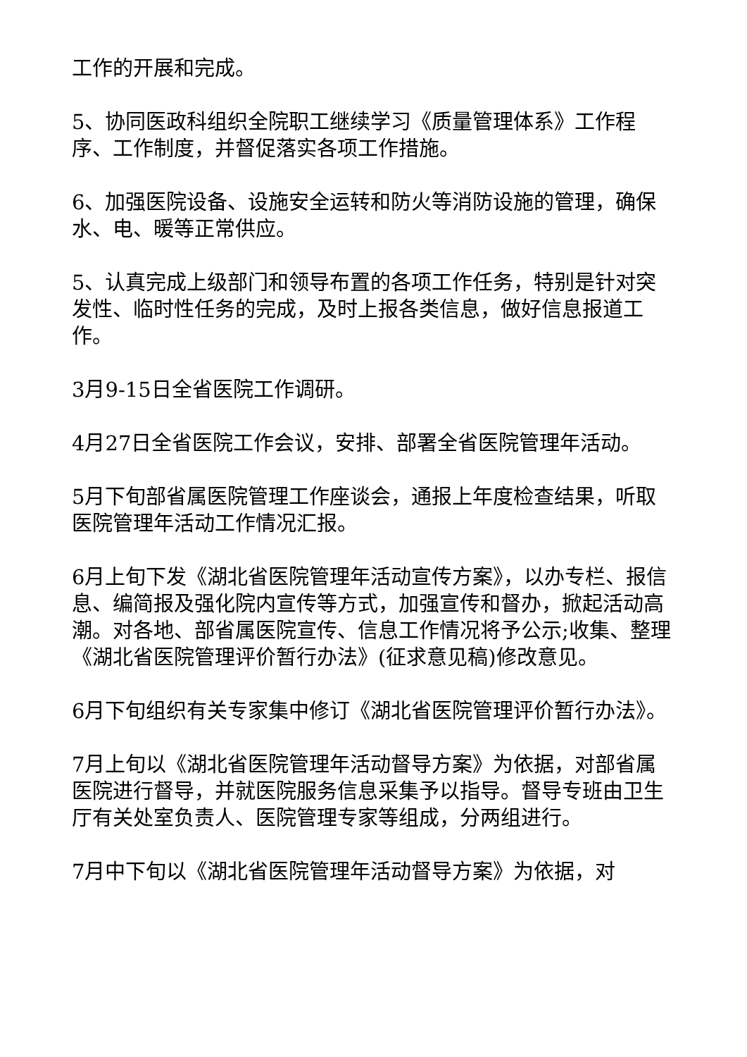工作的开展和完成。
5、协同医政科组织全院职工继续学习《质量管理体系》工作程序、工作制度，并督促落实各项工作措施。
6、加强医院设备、设施安全运转和防火等消防设施的管理，确保水、电、暖等正常供应。
5、认真完成上级部门和领导布置的各项工作任务，特别是针对突发性、临时性任务的完成，及时上报各类信息，做好信息报道工作。
3月9-15日全省医院工作调研。
4月27日全省医院工作会议，安排、部署全省医院管理年活动。
5月下旬部省属医院管理工作座谈会，通报上年度检查结果，听取医院管理年活动工作情况汇报。
6月上旬下发《湖北省医院管理年活动宣传方案》，以办专栏、报信息、编简报及强化院内宣传等方式，加强宣传和督办，掀起活动高潮。对各地、部省属医院宣传、信息工作情况将予公示;收集、整理《湖北省医院管理评价暂行办法》(征求意见稿)修改意见。
6月下旬组织有关专家集中修订《湖北省医院管理评价暂行办法》。
7月上旬以《湖北省医院管理年活动督导方案》为依据，对部省属医院进行督导，并就医院服务信息采集予以指导。督导专班由卫生厅有关处室负责人、医院管理专家等组成，分两组进行。
7月中下旬以《湖北省医院管理年活动督导方案》为依据，对